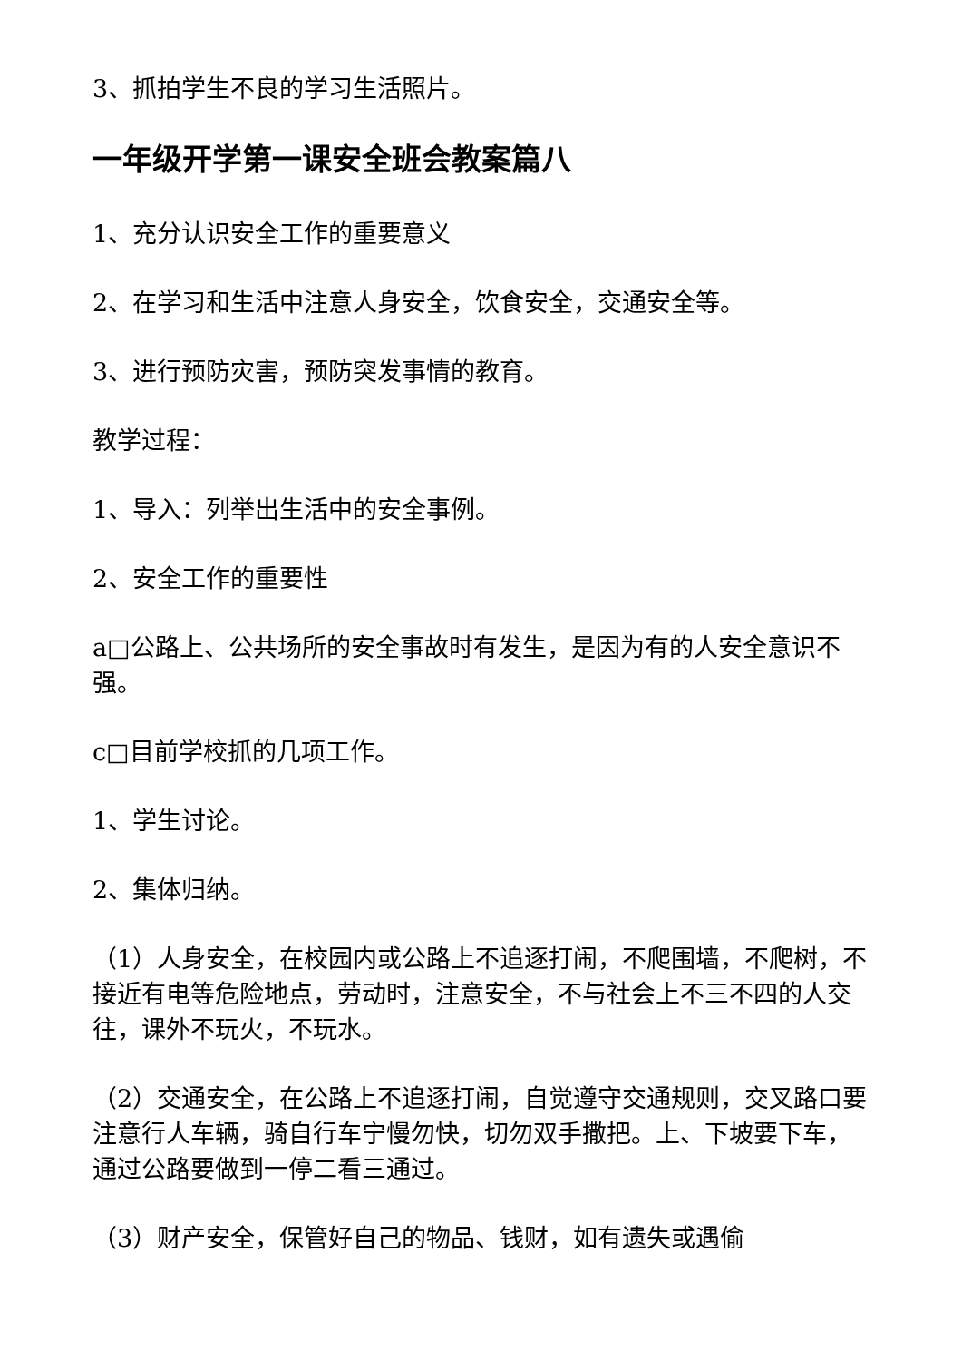3、抓拍学生不良的学习生活照片。
一年级开学第一课安全班会教案篇八
1、充分认识安全工作的重要意义
2、在学习和生活中注意人身安全，饮食安全，交通安全等。
3、进行预防灾害，预防突发事情的教育。
教学过程：
1、导入：列举出生活中的安全事例。
2、安全工作的重要性
a□公路上、公共场所的安全事故时有发生，是因为有的人安全意识不强。
c□目前学校抓的几项工作。
1、学生讨论。
2、集体归纳。
（1）人身安全，在校园内或公路上不追逐打闹，不爬围墙，不爬树，不接近有电等危险地点，劳动时，注意安全，不与社会上不三不四的人交往，课外不玩火，不玩水。
（2）交通安全，在公路上不追逐打闹，自觉遵守交通规则，交叉路口要注意行人车辆，骑自行车宁慢勿快，切勿双手撒把。上、下坡要下车，通过公路要做到一停二看三通过。
（3）财产安全，保管好自己的物品、钱财，如有遗失或遇偷